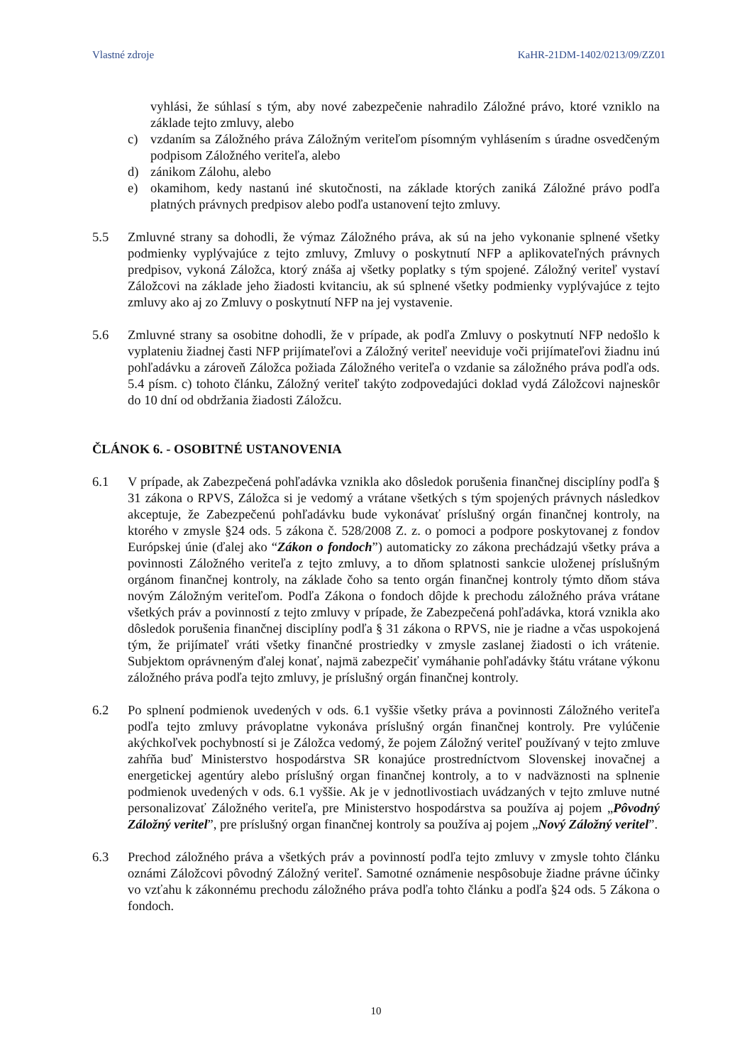Vlastné zdroje KaHR-21DM-1402/0213/09/ZZ01
vyhlási, že súhlasí s tým, aby nové zabezpečenie nahradilo Záložné právo, ktoré vzniklo na základe tejto zmluvy, alebo
c) vzdaním sa Záložného práva Záložným veriteľom písomným vyhlásením s úradne osvedčeným podpisom Záložného veriteľa, alebo
d) zánikom Zálohu, alebo
e) okamihom, kedy nastanú iné skutočnosti, na základe ktorých zaniká Záložné právo podľa platných právnych predpisov alebo podľa ustanovení tejto zmluvy.
5.5 Zmluvné strany sa dohodli, že výmaz Záložného práva, ak sú na jeho vykonanie splnené všetky podmienky vyplývajúce z tejto zmluvy, Zmluvy o poskytnutí NFP a aplikovateľných právnych predpisov, vykoná Záložca, ktorý znáša aj všetky poplatky s tým spojené. Záložný veriteľ vystaví Záložcovi na základe jeho žiadosti kvitanciu, ak sú splnené všetky podmienky vyplývajúce z tejto zmluvy ako aj zo Zmluvy o poskytnutí NFP na jej vystavenie.
5.6 Zmluvné strany sa osobitne dohodli, že v prípade, ak podľa Zmluvy o poskytnutí NFP nedošlo k vyplateniu žiadnej časti NFP prijímateľovi a Záložný veriteľ neeviduje voči prijímateľovi žiadnu inú pohľadávku a zároveň Záložca požiada Záložného veriteľa o vzdanie sa záložného práva podľa ods. 5.4 písm. c) tohoto článku, Záložný veriteľ takýto zodpovedajúci doklad vydá Záložcovi najneskôr do 10 dní od obdržania žiadosti Záložcu.
ČLÁNOK 6. - OSOBITNÉ USTANOVENIA
6.1 V prípade, ak Zabezpečená pohľadávka vznikla ako dôsledok porušenia finančnej disciplíny podľa § 31 zákona o RPVS, Záložca si je vedomý a vrátane všetkých s tým spojených právnych následkov akceptuje, že Zabezpečenú pohľadávku bude vykonávať príslušný orgán finančnej kontroly, na ktorého v zmysle §24 ods. 5 zákona č. 528/2008 Z. z. o pomoci a podpore poskytovanej z fondov Európskej únie (ďalej ako “Zákon o fondoch”) automaticky zo zákona prechádzajú všetky práva a povinnosti Záložného veriteľa z tejto zmluvy, a to dňom splatnosti sankcie uloženej príslušným orgánom finančnej kontroly, na základe čoho sa tento orgán finančnej kontroly týmto dňom stáva novým Záložným veriteľom. Podľa Zákona o fondoch dôjde k prechodu záložného práva vrátane všetkých práv a povinností z tejto zmluvy v prípade, že Zabezpečená pohľadávka, ktorá vznikla ako dôsledok porušenia finančnej disciplíny podľa § 31 zákona o RPVS, nie je riadne a včas uspokojená tým, že prijímateľ vráti všetky finančné prostriedky v zmysle zaslanej žiadosti o ich vrátenie. Subjektom oprávneným ďalej konať, najmä zabezpečiť vymáhanie pohľadávky štátu vrátane výkonu záložného práva podľa tejto zmluvy, je príslušný orgán finančnej kontroly.
6.2 Po splnení podmienok uvedených v ods. 6.1 vyššie všetky práva a povinnosti Záložného veriteľa podľa tejto zmluvy právoplatne vykonáva príslušný orgán finančnej kontroly. Pre vylúčenie akýchkoľvek pochybností si je Záložca vedomý, že pojem Záložný veriteľ používaný v tejto zmluve zahŕňa buď Ministerstvo hospodárstva SR konajúce prostredníctvom Slovenskej inovačnej a energetickej agentúry alebo príslušný organ finančnej kontroly, a to v nadväznosti na splnenie podmienok uvedených v ods. 6.1 vyššie. Ak je v jednotlivostiach uvádzaných v tejto zmluve nutné personalizovať Záložného veriteľa, pre Ministerstvo hospodárstva sa používa aj pojem „Pôvodný Záložný veritel”, pre príslušný organ finančnej kontroly sa používa aj pojem „Nový Záložný veritel”.
6.3 Prechod záložného práva a všetkých práv a povinností podľa tejto zmluvy v zmysle tohto článku oznámi Záložcovi pôvodný Záložný veriteľ. Samotné oznámenie nespôsobuje žiadne právne účinky vo vzťahu k zákonnému prechodu záložného práva podľa tohto článku a podľa §24 ods. 5 Zákona o fondoch.
10